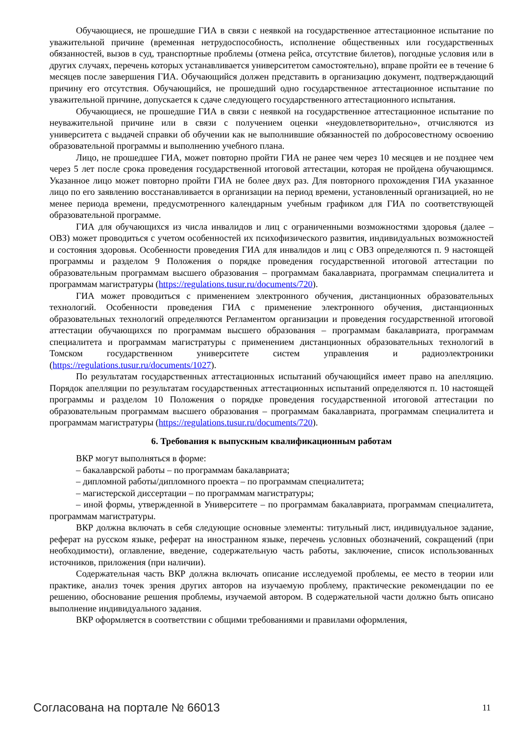Обучающиеся, не прошедшие ГИА в связи с неявкой на государственное аттестационное испытание по уважительной причине (временная нетрудоспособность, исполнение общественных или государственных обязанностей, вызов в суд, транспортные проблемы (отмена рейса, отсутствие билетов), погодные условия или в других случаях, перечень которых устанавливается университетом самостоятельно), вправе пройти ее в течение 6 месяцев после завершения ГИА. Обучающийся должен представить в организацию документ, подтверждающий причину его отсутствия. Обучающийся, не прошедший одно государственное аттестационное испытание по уважительной причине, допускается к сдаче следующего государственного аттестационного испытания.
Обучающиеся, не прошедшие ГИА в связи с неявкой на государственное аттестационное испытание по неуважительной причине или в связи с получением оценки «неудовлетворительно», отчисляются из университета с выдачей справки об обучении как не выполнившие обязанностей по добросовестному освоению образовательной программы и выполнению учебного плана.
Лицо, не прошедшее ГИА, может повторно пройти ГИА не ранее чем через 10 месяцев и не позднее чем через 5 лет после срока проведения государственной итоговой аттестации, которая не пройдена обучающимся. Указанное лицо может повторно пройти ГИА не более двух раз. Для повторного прохождения ГИА указанное лицо по его заявлению восстанавливается в организации на период времени, установленный организацией, но не менее периода времени, предусмотренного календарным учебным графиком для ГИА по соответствующей образовательной программе.
ГИА для обучающихся из числа инвалидов и лиц с ограниченными возможностями здоровья (далее – ОВЗ) может проводиться с учетом особенностей их психофизического развития, индивидуальных возможностей и состояния здоровья. Особенности проведения ГИА для инвалидов и лиц с ОВЗ определяются п. 9 настоящей программы и разделом 9 Положения о порядке проведения государственной итоговой аттестации по образовательным программам высшего образования – программам бакалавриата, программам специалитета и программам магистратуры (https://regulations.tusur.ru/documents/720).
ГИА может проводиться с применением электронного обучения, дистанционных образовательных технологий. Особенности проведения ГИА с применение электронного обучения, дистанционных образовательных технологий определяются Регламентом организации и проведения государственной итоговой аттестации обучающихся по программам высшего образования – программам бакалавриата, программам специалитета и программам магистратуры с применением дистанционных образовательных технологий в Томском государственном университете систем управления и радиоэлектроники (https://regulations.tusur.ru/documents/1027).
По результатам государственных аттестационных испытаний обучающийся имеет право на апелляцию. Порядок апелляции по результатам государственных аттестационных испытаний определяются п. 10 настоящей программы и разделом 10 Положения о порядке проведения государственной итоговой аттестации по образовательным программам высшего образования – программам бакалавриата, программам специалитета и программам магистратуры (https://regulations.tusur.ru/documents/720).
6. Требования к выпускным квалификационным работам
ВКР могут выполняться в форме:
– бакалаврской работы – по программам бакалавриата;
– дипломной работы/дипломного проекта – по программам специалитета;
– магистерской диссертации – по программам магистратуры;
– иной формы, утвержденной в Университете – по программам бакалавриата, программам специалитета, программам магистратуры.
ВКР должна включать в себя следующие основные элементы: титульный лист, индивидуальное задание, реферат на русском языке, реферат на иностранном языке, перечень условных обозначений, сокращений (при необходимости), оглавление, введение, содержательную часть работы, заключение, список использованных источников, приложения (при наличии).
Содержательная часть ВКР должна включать описание исследуемой проблемы, ее место в теории или практике, анализ точек зрения других авторов на изучаемую проблему, практические рекомендации по ее решению, обоснование решения проблемы, изучаемой автором. В содержательной части должно быть описано выполнение индивидуального задания.
ВКР оформляется в соответствии с общими требованиями и правилами оформления,
Согласована на портале № 66013 11